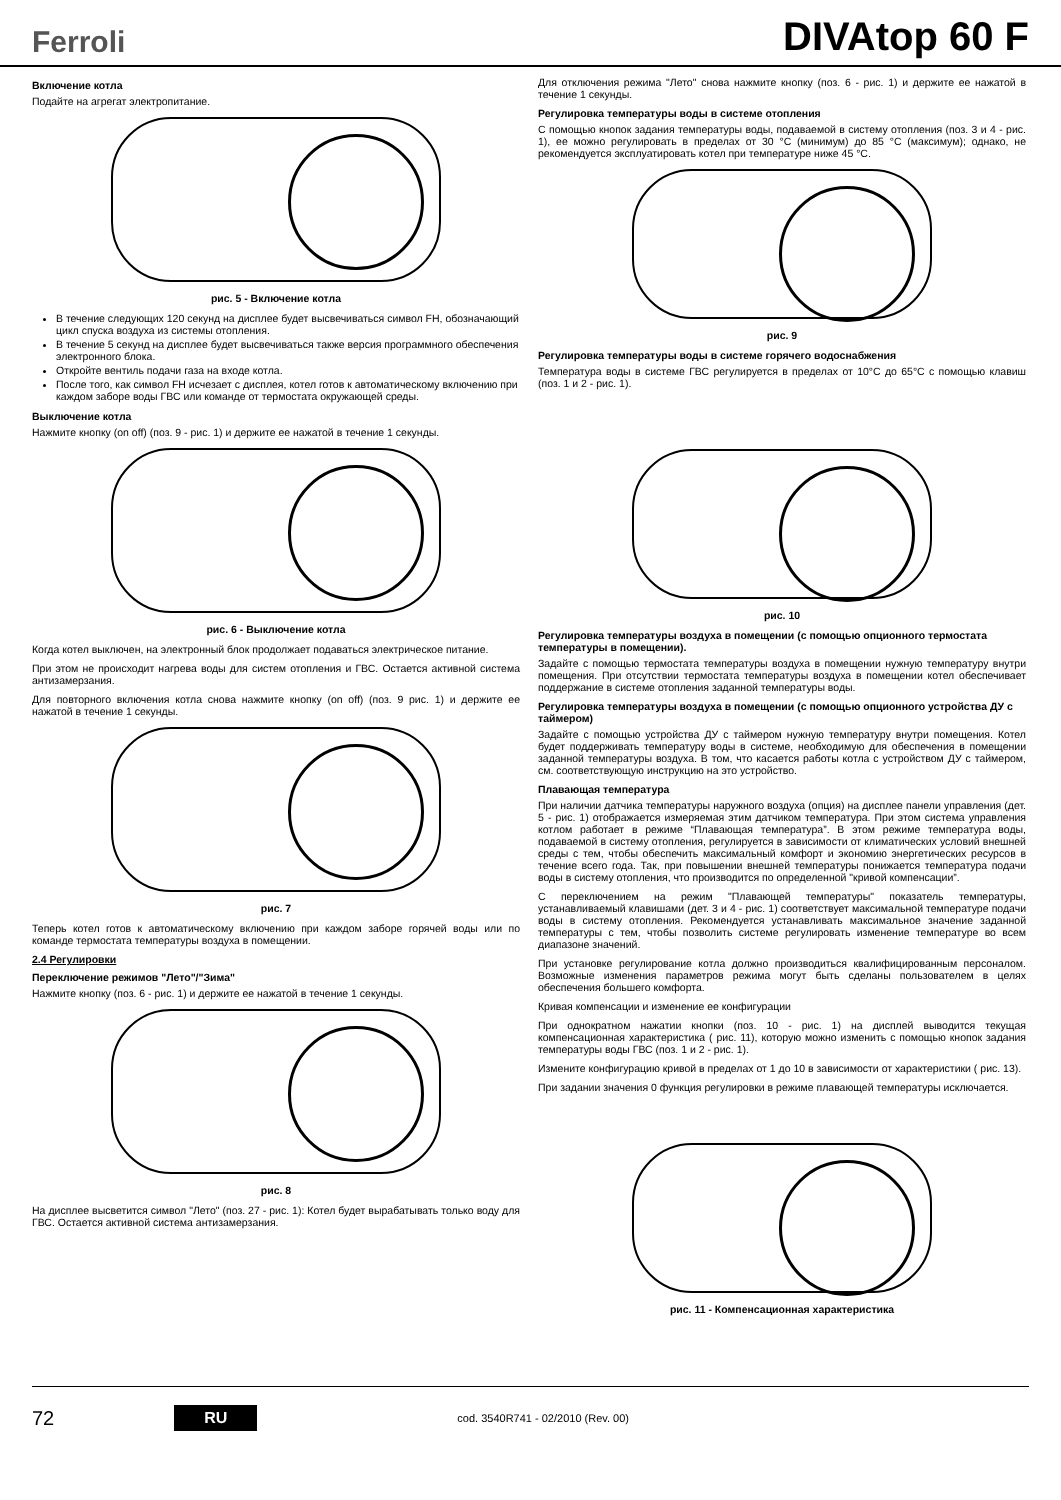Ferroli
DIVAtop 60 F
Включение котла
Подайте на агрегат электропитание.
рис. 5 - Включение котла
В течение следующих 120 секунд на дисплее будет высвечиваться символ FH, обозначающий цикл спуска воздуха из системы отопления.
В течение 5 секунд на дисплее будет высвечиваться также версия программного обеспечения электронного блока.
Откройте вентиль подачи газа на входе котла.
После того, как символ FH исчезает с дисплея, котел готов к автоматическому включению при каждом заборе воды ГВС или команде от термостата окружающей среды.
Выключение котла
Нажмите кнопку (on off) (поз. 9 - рис. 1) и держите ее нажатой в течение 1 секунды.
рис. 6 - Выключение котла
Когда котел выключен, на электронный блок продолжает подаваться электрическое питание.
При этом не происходит нагрева воды для систем отопления и ГВС. Остается активной система антизамерзания.
Для повторного включения котла снова нажмите кнопку (on off) (поз. 9 рис. 1) и держите ее нажатой в течение 1 секунды.
рис. 7
Теперь котел готов к автоматическому включению при каждом заборе горячей воды или по команде термостата температуры воздуха в помещении.
2.4 Регулировки
Переключение режимов "Лето"/"Зима"
Нажмите кнопку (поз. 6 - рис. 1) и держите ее нажатой в течение 1 секунды.
рис. 8
На дисплее высветится символ "Лето" (поз. 27 - рис. 1): Котел будет вырабатывать только воду для ГВС. Остается активной система антизамерзания.
Для отключения режима "Лето" снова нажмите кнопку (поз. 6 - рис. 1) и держите ее нажатой в течение 1 секунды.
Регулировка температуры воды в системе отопления
С помощью кнопок задания температуры воды, подаваемой в систему отопления (поз. 3 и 4 - рис. 1), ее можно регулировать в пределах от 30 °C (минимум) до 85 °C (максимум); однако, не рекомендуется эксплуатировать котел при температуре ниже 45 °C.
рис. 9
Регулировка температуры воды в системе горячего водоснабжения
Температура воды в системе ГВС регулируется в пределах от 10°C до 65°C с помощью клавиш (поз. 1 и 2 - рис. 1).
рис. 10
Регулировка температуры воздуха в помещении (с помощью опционного термостата температуры в помещении).
Задайте с помощью термостата температуры воздуха в помещении нужную температуру внутри помещения. При отсутствии термостата температуры воздуха в помещении котел обеспечивает поддержание в системе отопления заданной температуры воды.
Регулировка температуры воздуха в помещении (с помощью опционного устройства ДУ с таймером)
Задайте с помощью устройства ДУ с таймером нужную температуру внутри помещения. Котел будет поддерживать температуру воды в системе, необходимую для обеспечения в помещении заданной температуры воздуха. В том, что касается работы котла с устройством ДУ с таймером, см. соответствующую инструкцию на это устройство.
Плавающая температура
При наличии датчика температуры наружного воздуха (опция) на дисплее панели управления (дет. 5 - рис. 1) отображается измеряемая этим датчиком температура. При этом система управления котлом работает в режиме “Плавающая температура”. В этом режиме температура воды, подаваемой в систему отопления, регулируется в зависимости от климатических условий внешней среды с тем, чтобы обеспечить максимальный комфорт и экономию энергетических ресурсов в течение всего года. Так, при повышении внешней температуры понижается температура подачи воды в систему отопления, что производится по определенной "кривой компенсации”.
С переключением на режим "Плавающей температуры" показатель температуры, устанавливаемый клавишами (дет. 3 и 4 - рис. 1) соответствует максимальной температуре подачи воды в систему отопления. Рекомендуется устанавливать максимальное значение заданной температуры с тем, чтобы позволить системе регулировать изменение температуре во всем диапазоне значений.
При установке регулирование котла должно производиться квалифицированным персоналом. Возможные изменения параметров режима могут быть сделаны пользователем в целях обеспечения большего комфорта.
Кривая компенсации и изменение ее конфигурации
При однократном нажатии кнопки (поз. 10 - рис. 1) на дисплей выводится текущая компенсационная характеристика ( рис. 11), которую можно изменить с помощью кнопок задания температуры воды ГВС (поз. 1 и 2 - рис. 1).
Измените конфигурацию кривой в пределах от 1 до 10 в зависимости от характеристики ( рис. 13).
При задании значения 0 функция регулировки в режиме плавающей температуры исключается.
рис. 11 - Компенсационная характеристика
72 RU cod. 3540R741 - 02/2010 (Rev. 00)